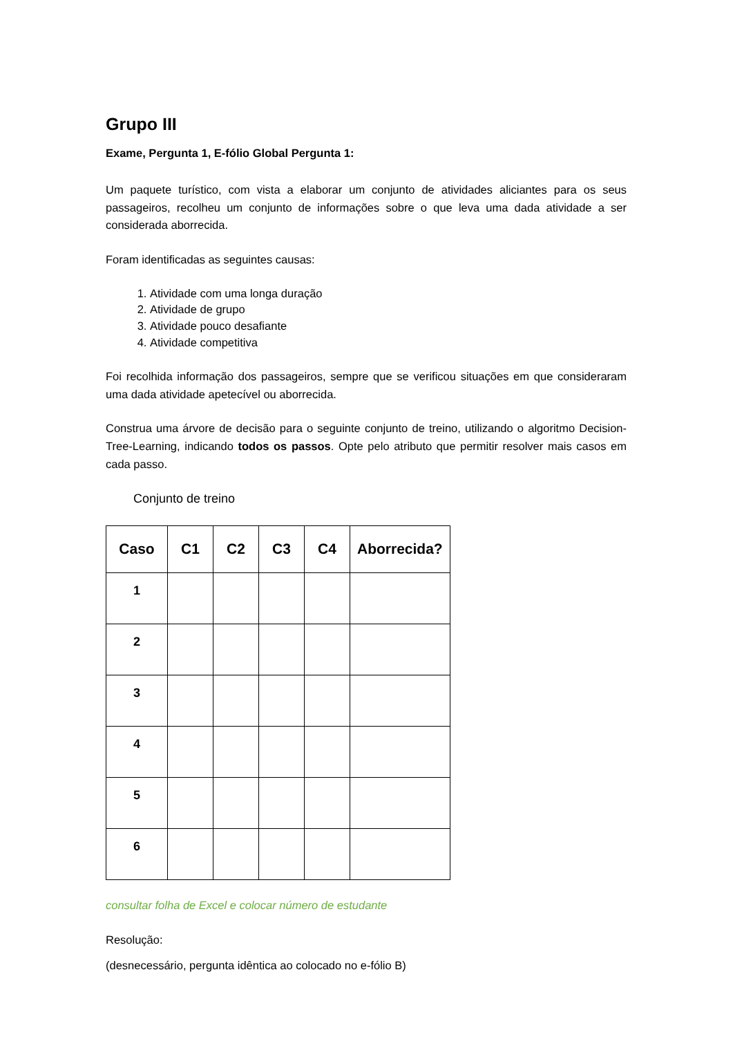Grupo III
Exame, Pergunta 1, E-fólio Global Pergunta 1:
Um paquete turístico, com vista a elaborar um conjunto de atividades aliciantes para os seus passageiros, recolheu um conjunto de informações sobre o que leva uma dada atividade a ser considerada aborrecida.
Foram identificadas as seguintes causas:
1. Atividade com uma longa duração
2. Atividade de grupo
3. Atividade pouco desafiante
4. Atividade competitiva
Foi recolhida informação dos passageiros, sempre que se verificou situações em que consideraram uma dada atividade apetecível ou aborrecida.
Construa uma árvore de decisão para o seguinte conjunto de treino, utilizando o algoritmo Decision-Tree-Learning, indicando todos os passos. Opte pelo atributo que permitir resolver mais casos em cada passo.
Conjunto de treino
| Caso | C1 | C2 | C3 | C4 | Aborrecida? |
| --- | --- | --- | --- | --- | --- |
| 1 | | | | | |
| 2 | | | | | |
| 3 | | | | | |
| 4 | | | | | |
| 5 | | | | | |
| 6 | | | | | |
consultar folha de Excel e colocar número de estudante
Resolução:
(desnecessário, pergunta idêntica ao colocado no e-fólio B)